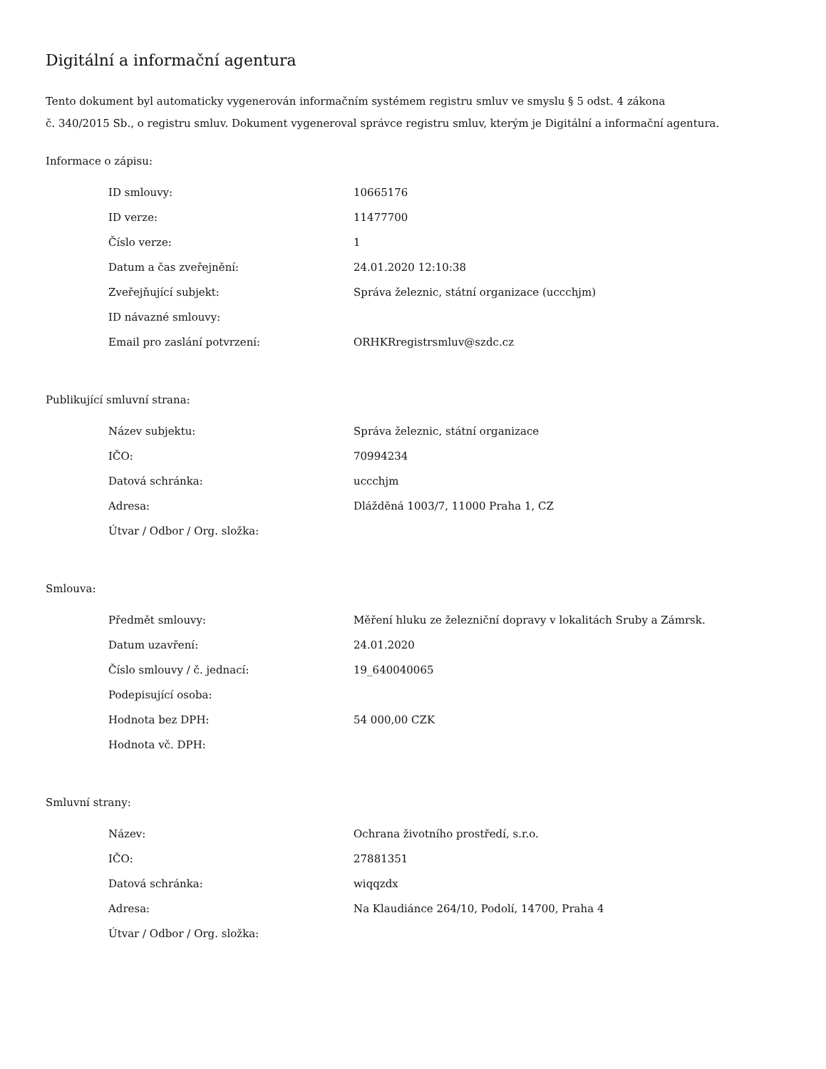Digitální a informační agentura
Tento dokument byl automaticky vygenerován informačním systémem registru smluv ve smyslu § 5 odst. 4 zákona
č. 340/2015 Sb., o registru smluv. Dokument vygeneroval správce registru smluv, kterým je Digitální a informační agentura.
Informace o zápisu:
| ID smlouvy: | 10665176 |
| ID verze: | 11477700 |
| Číslo verze: | 1 |
| Datum a čas zveřejnění: | 24.01.2020 12:10:38 |
| Zveřejňující subjekt: | Správa železnic, státní organizace (uccchjm) |
| ID návazné smlouvy: | |
| Email pro zaslání potvrzení: | ORHKRregistrsmluv@szdc.cz |
Publikující smluvní strana:
| Název subjektu: | Správa železnic, státní organizace |
| IČO: | 70994234 |
| Datová schránka: | uccchjm |
| Adresa: | Dlážděná 1003/7, 11000 Praha 1, CZ |
| Útvar / Odbor / Org. složka: | |
Smlouva:
| Předmět smlouvy: | Měření hluku ze železniční dopravy v lokalitách Sruby a Zámrsk. |
| Datum uzavření: | 24.01.2020 |
| Číslo smlouvy / č. jednací: | 19_640040065 |
| Podepisující osoba: | |
| Hodnota bez DPH: | 54 000,00 CZK |
| Hodnota vč. DPH: | |
Smluvní strany:
| Název: | Ochrana životního prostředí, s.r.o. |
| IČO: | 27881351 |
| Datová schránka: | wiqqzdx |
| Adresa: | Na Klaudiánce 264/10, Podolí, 14700, Praha 4 |
| Útvar / Odbor / Org. složka: | |